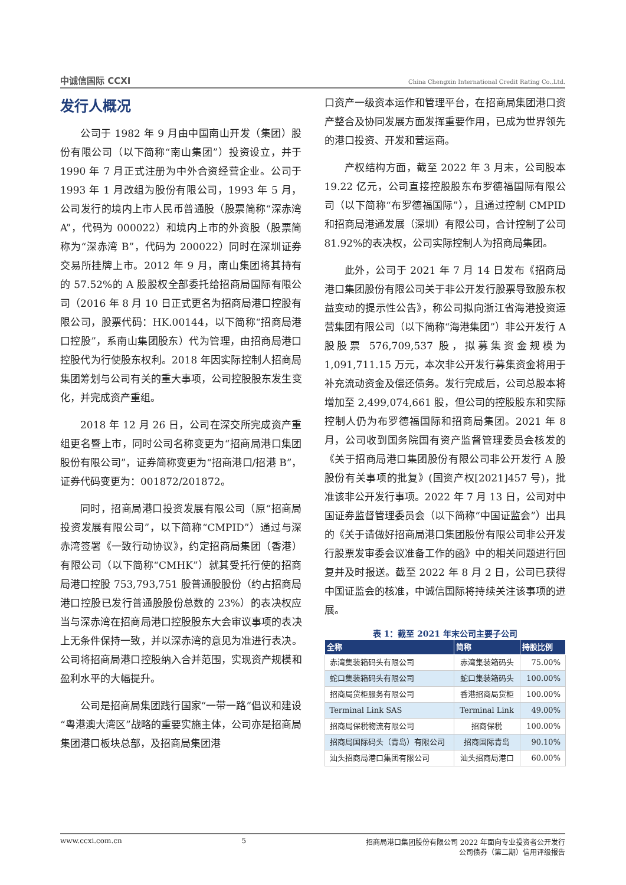中诚信国际 CCXI
China Chengxin International Credit Rating Co.,Ltd.
发行人概况
公司于 1982 年 9 月由中国南山开发（集团）股份有限公司（以下简称“南山集团”）投资设立，并于 1990 年 7 月正式注册为中外合资经营企业。公司于 1993 年 1 月改组为股份有限公司，1993 年 5 月，公司发行的境内上市人民币普通股（股票简称“深赤湾 A”，代码为 000022）和境内上市的外资股（股票简称为“深赤湾 B”，代码为 200022）同时在深圳证券交易所挂牌上市。2012 年 9 月，南山集团将其持有的 57.52%的 A 股股权全部委托给招商局国际有限公司（2016 年 8 月 10 日正式更名为招商局港口控股有限公司，股票代码：HK.00144，以下简称“招商局港口控股”，系南山集团股东）代为管理，由招商局港口控股代为行使股东权利。2018 年因实际控制人招商局集团筹划与公司有关的重大事项，公司控股股东发生变化，并完成资产重组。
2018 年 12 月 26 日，公司在深交所完成资产重组更名暨上市，同时公司名称变更为“招商局港口集团股份有限公司”，证券简称变更为“招商港口/招港 B”，证券代码变更为：001872/201872。
同时，招商局港口投资发展有限公司（原“招商局投资发展有限公司”，以下简称“CMPID”）通过与深赤湾签署《一致行动协议》，约定招商局集团（香港）有限公司（以下简称“CMHK”）就其受托行使的招商局港口控股 753,793,751 股普通股股份（约占招商局港口控股已发行普通股股份总数的 23%）的表决权应当与深赤湾在招商局港口控股股东大会审议事项的表决上无条件保持一致，并以深赤湾的意见为准进行表决。公司将招商局港口控股纳入合并范围，实现资产规模和盈利水平的大幅提升。
公司是招商局集团践行国家“一带一路”倡议和建设“粤港澳大湾区”战略的重要实施主体，公司亦是招商局集团港口板块总部，及招商局集团港
口资产一级资本运作和管理平台，在招商局集团港口资产整合及协同发展方面发挥重要作用，已成为世界领先的港口投资、开发和营运商。
产权结构方面，截至 2022 年 3 月末，公司股本 19.22 亿元，公司直接控股股东布罗德福国际有限公司（以下简称“布罗德福国际”），且通过控制 CMPID 和招商局港通发展（深圳）有限公司，合计控制了公司 81.92%的表决权，公司实际控制人为招商局集团。
此外，公司于 2021 年 7 月 14 日发布《招商局港口集团股份有限公司关于非公开发行股票导致股东权益变动的提示性公告》，称公司拟向浙江省海港投资运营集团有限公司（以下简称“海港集团”）非公开发行 A 股股票 576,709,537 股，拟募集资金规模为 1,091,711.15 万元，本次非公开发行募集资金将用于补充流动资金及偿还债务。发行完成后，公司总股本将增加至 2,499,074,661 股，但公司的控股股东和实际控制人仍为布罗德福国际和招商局集团。2021 年 8 月，公司收到国务院国有资产监督管理委员会核发的《关于招商局港口集团股份有限公司非公开发行 A 股股份有关事项的批复》(国资产权[2021]457 号)，批准该非公开发行事项。2022 年 7 月 13 日，公司对中国证券监督管理委员会（以下简称“中国证监会”）出具的《关于请做好招商局港口集团股份有限公司非公开发行股票发审委会议准备工作的函》中的相关问题进行回复并及时报送。截至 2022 年 8 月 2 日，公司已获得中国证监会的核准，中诚信国际将持续关注该事项的进展。
表 1：截至 2021 年末公司主要子公司
| 全称 | 简称 | 持股比例 |
| --- | --- | --- |
| 赤湾集装箱码头有限公司 | 赤湾集装箱码头 | 75.00% |
| 蛇口集装箱码头有限公司 | 蛇口集装箱码头 | 100.00% |
| 招商局货柜服务有限公司 | 香港招商局货柜 | 100.00% |
| Terminal Link SAS | Terminal Link | 49.00% |
| 招商局保税物流有限公司 | 招商保税 | 100.00% |
| 招商局国际码头（青岛）有限公司 | 招商国际青岛 | 90.10% |
| 汕头招商局港口集团有限公司 | 汕头招商局港口 | 60.00% |
www.ccxi.com.cn 5 招商局港口集团股份有限公司 2022 年面向专业投资者公开发行
公司债券（第二期）信用评级报告